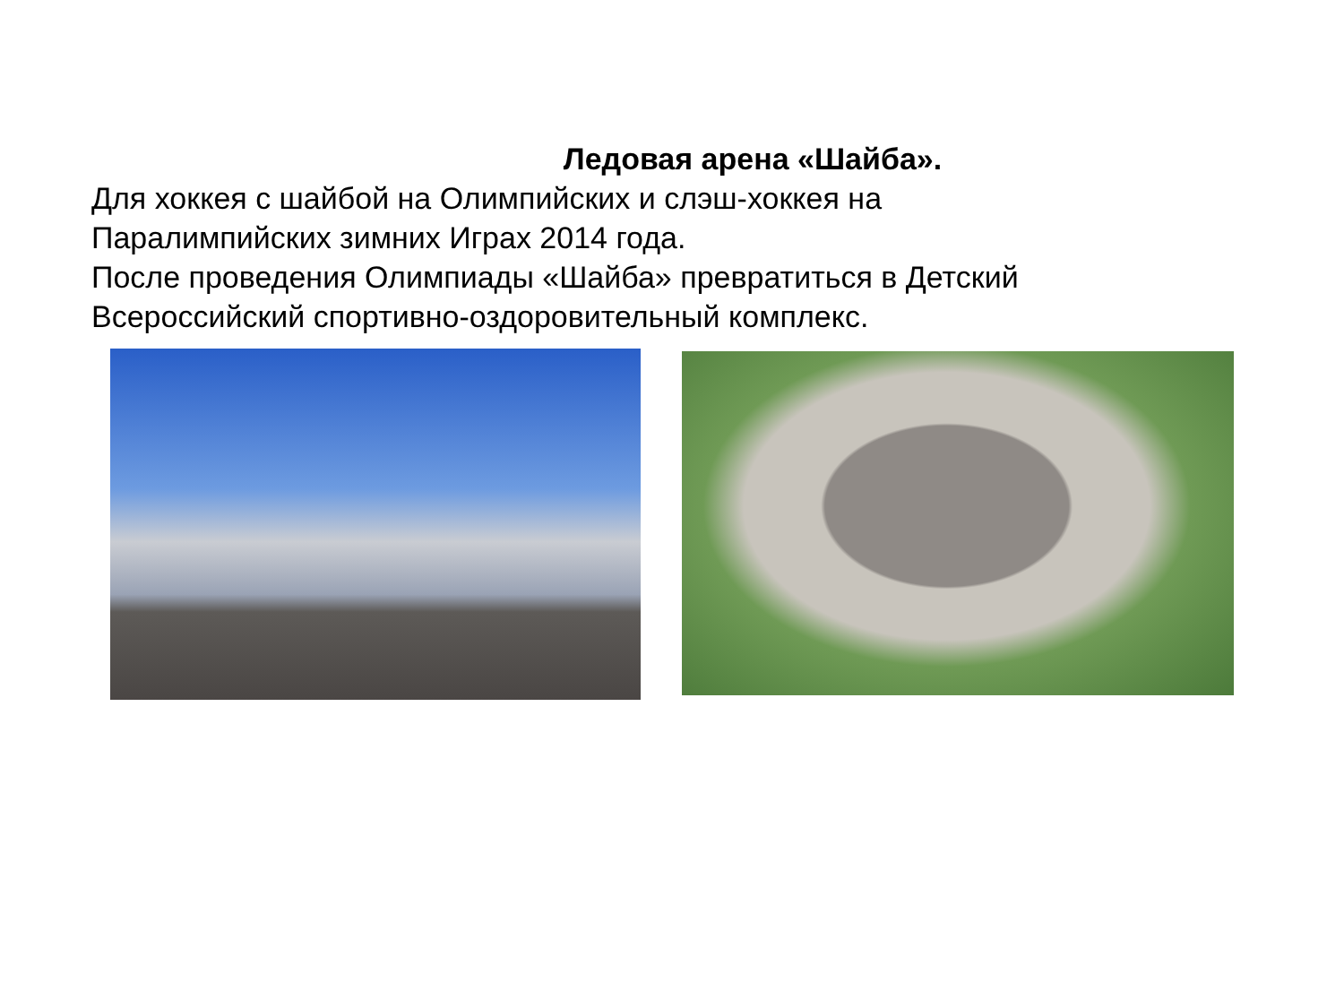Ледовая арена «Шайба».
Для хоккея с шайбой на Олимпийских и слэш-хоккея на
Паралимпийских зимних Играх 2014 года.
После проведения Олимпиады «Шайба» превратиться в Детский
Всероссийский спортивно-оздоровительный комплекс.